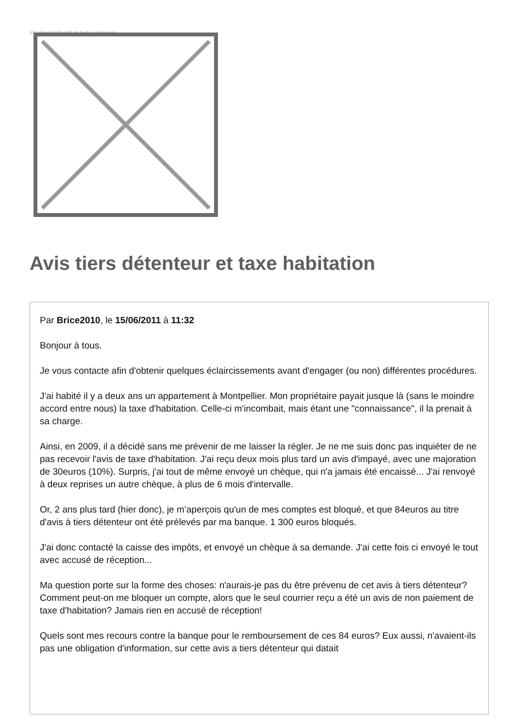Image not found or type unknown
Avis tiers détenteur et taxe habitation
Par Brice2010, le 15/06/2011 à 11:32
Bonjour à tous.
Je vous contacte afin d'obtenir quelques éclaircissements avant d'engager (ou non) différentes procédures.
J'ai habité il y a deux ans un appartement à Montpellier. Mon propriétaire payait jusque là (sans le moindre accord entre nous) la taxe d'habitation. Celle-ci m'incombait, mais étant une "connaissance", il la prenait à sa charge.
Ainsi, en 2009, il a décidé sans me prévenir de me laisser la régler. Je ne me suis donc pas inquiéter de ne pas recevoir l'avis de taxe d'habitation. J'ai reçu deux mois plus tard un avis d'impayé, avec une majoration de 30euros (10%). Surpris, j'ai tout de même envoyé un chèque, qui n'a jamais été encaissé... J'ai renvoyé à deux reprises un autre chèque, à plus de 6 mois d'intervalle.
Or, 2 ans plus tard (hier donc), je m’aperçois qu'un de mes comptes est bloqué, et que 84euros au titre d'avis à tiers détenteur ont été prélevés par ma banque. 1 300 euros bloqués.
J'ai donc contacté la caisse des impôts, et envoyé un chèque à sa demande. J'ai cette fois ci envoyé le tout avec accusé de réception...
Ma question porte sur la forme des choses: n'aurais-je pas du être prévenu de cet avis à tiers détenteur? Comment peut-on me bloquer un compte, alors que le seul courrier reçu a été un avis de non paiement de taxe d'habitation? Jamais rien en accusé de réception!
Quels sont mes recours contre la banque pour le remboursement de ces 84 euros? Eux aussi, n'avaient-ils pas une obligation d'information, sur cette avis a tiers détenteur qui datait